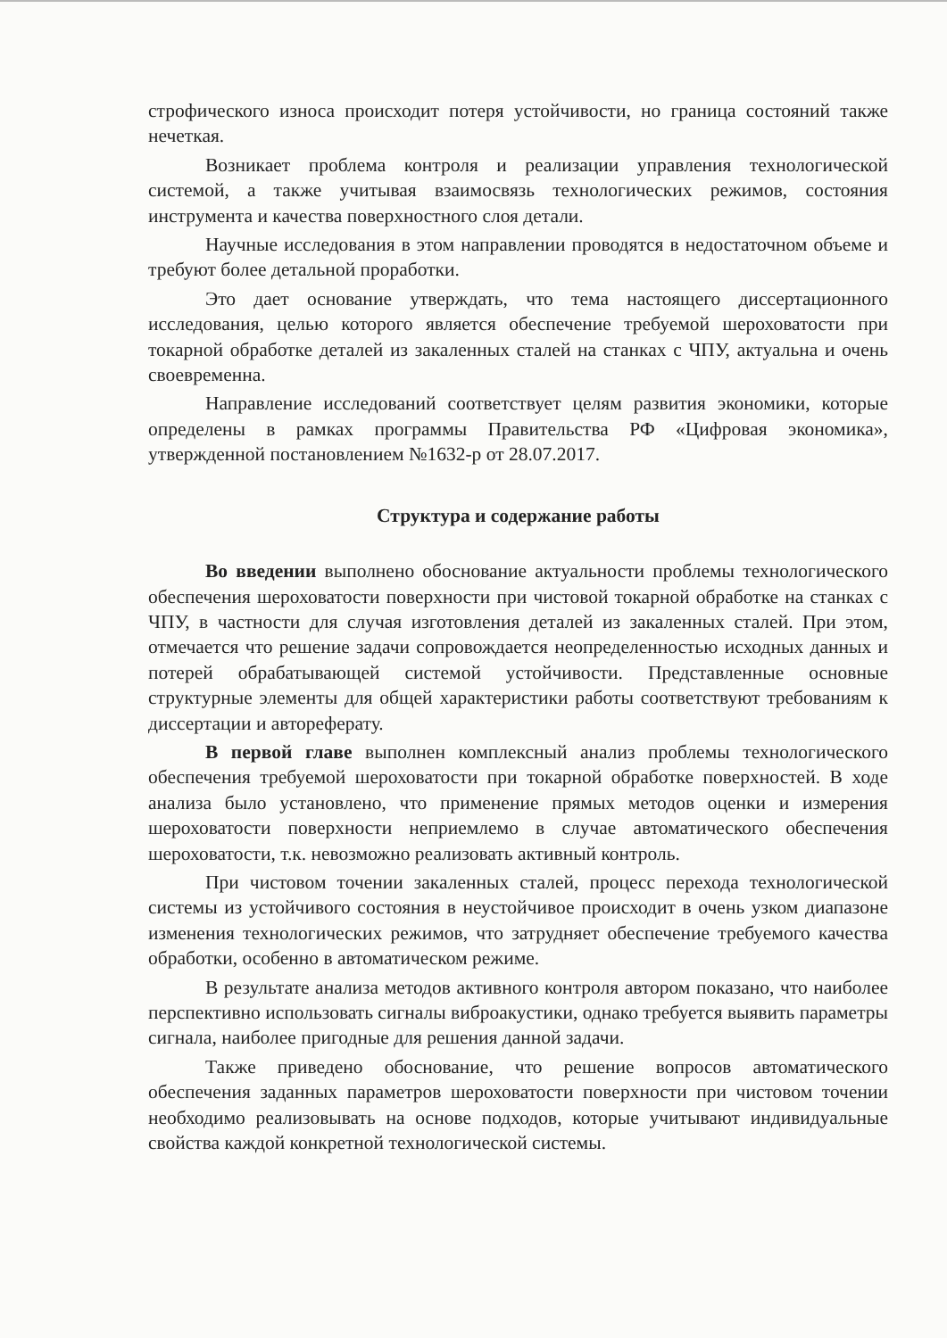строфического износа происходит потеря устойчивости, но граница состояний также нечеткая.
Возникает проблема контроля и реализации управления технологической системой, а также учитывая взаимосвязь технологических режимов, состояния инструмента и качества поверхностного слоя детали.
Научные исследования в этом направлении проводятся в недостаточном объеме и требуют более детальной проработки.
Это дает основание утверждать, что тема настоящего диссертационного исследования, целью которого является обеспечение требуемой шероховатости при токарной обработке деталей из закаленных сталей на станках с ЧПУ, актуальна и очень своевременна.
Направление исследований соответствует целям развития экономики, которые определены в рамках программы Правительства РФ «Цифровая экономика», утвержденной постановлением №1632-р от 28.07.2017.
Структура и содержание работы
Во введении выполнено обоснование актуальности проблемы технологического обеспечения шероховатости поверхности при чистовой токарной обработке на станках с ЧПУ, в частности для случая изготовления деталей из закаленных сталей. При этом, отмечается что решение задачи сопровождается неопределенностью исходных данных и потерей обрабатывающей системой устойчивости. Представленные основные структурные элементы для общей характеристики работы соответствуют требованиям к диссертации и автореферату.
В первой главе выполнен комплексный анализ проблемы технологического обеспечения требуемой шероховатости при токарной обработке поверхностей. В ходе анализа было установлено, что применение прямых методов оценки и измерения шероховатости поверхности неприемлемо в случае автоматического обеспечения шероховатости, т.к. невозможно реализовать активный контроль.
При чистовом точении закаленных сталей, процесс перехода технологической системы из устойчивого состояния в неустойчивое происходит в очень узком диапазоне изменения технологических режимов, что затрудняет обеспечение требуемого качества обработки, особенно в автоматическом режиме.
В результате анализа методов активного контроля автором показано, что наиболее перспективно использовать сигналы виброакустики, однако требуется выявить параметры сигнала, наиболее пригодные для решения данной задачи.
Также приведено обоснование, что решение вопросов автоматического обеспечения заданных параметров шероховатости поверхности при чистовом точении необходимо реализовывать на основе подходов, которые учитывают индивидуальные свойства каждой конкретной технологической системы.